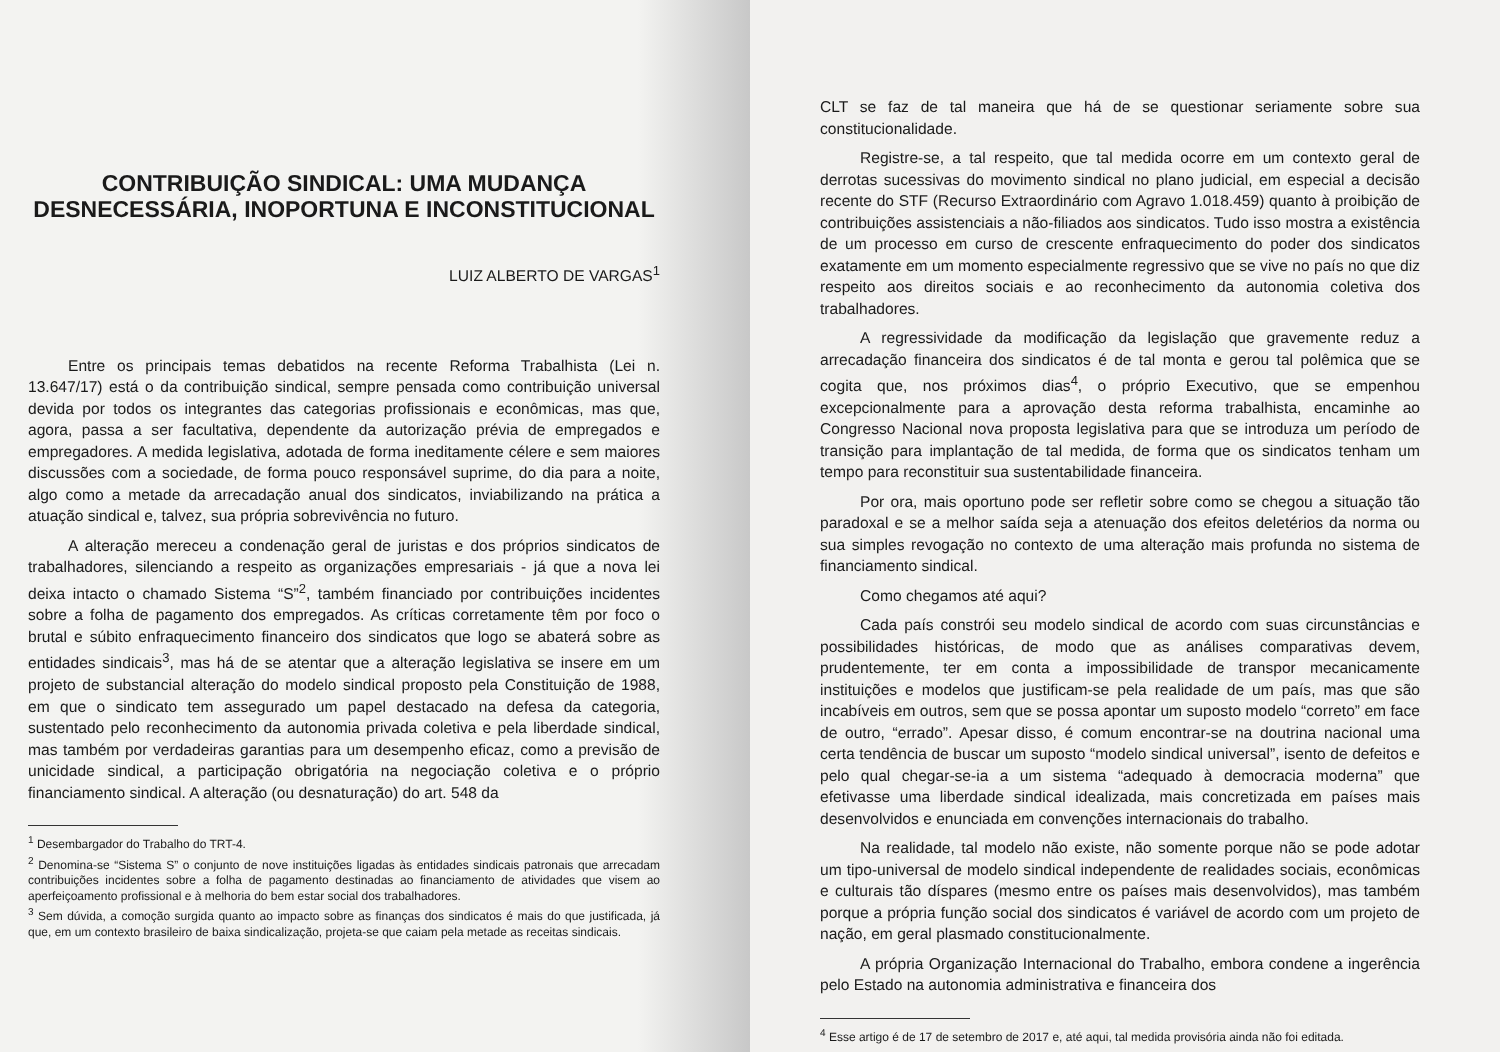CONTRIBUIÇÃO SINDICAL: UMA MUDANÇA DESNECESSÁRIA, INOPORTUNA E INCONSTITUCIONAL
LUIZ ALBERTO DE VARGAS<sup>1</sup>
Entre os principais temas debatidos na recente Reforma Trabalhista (Lei n. 13.647/17) está o da contribuição sindical, sempre pensada como contribuição universal devida por todos os integrantes das categorias profissionais e econômicas, mas que, agora, passa a ser facultativa, dependente da autorização prévia de empregados e empregadores. A medida legislativa, adotada de forma ineditamente célere e sem maiores discussões com a sociedade, de forma pouco responsável suprime, do dia para a noite, algo como a metade da arrecadação anual dos sindicatos, inviabilizando na prática a atuação sindical e, talvez, sua própria sobrevivência no futuro.
A alteração mereceu a condenação geral de juristas e dos próprios sindicatos de trabalhadores, silenciando a respeito as organizações empresariais - já que a nova lei deixa intacto o chamado Sistema “S”<sup>2</sup>, também financiado por contribuições incidentes sobre a folha de pagamento dos empregados. As críticas corretamente têm por foco o brutal e súbito enfraquecimento financeiro dos sindicatos que logo se abaterá sobre as entidades sindicais<sup>3</sup>, mas há de se atentar que a alteração legislativa se insere em um projeto de substancial alteração do modelo sindical proposto pela Constituição de 1988, em que o sindicato tem assegurado um papel destacado na defesa da categoria, sustentado pelo reconhecimento da autonomia privada coletiva e pela liberdade sindical, mas também por verdadeiras garantias para um desempenho eficaz, como a previsão de unicidade sindical, a participação obrigatória na negociação coletiva e o próprio financiamento sindical. A alteração (ou desnaturação) do art. 548 da
<sup>1</sup> Desembargador do Trabalho do TRT-4.
<sup>2</sup> Denomina-se “Sistema S” o conjunto de nove instituições ligadas às entidades sindicais patronais que arrecadam contribuições incidentes sobre a folha de pagamento destinadas ao financiamento de atividades que visem ao aperfeiçoamento profissional e à melhoria do bem estar social dos trabalhadores.
<sup>3</sup> Sem dúvida, a comoção surgida quanto ao impacto sobre as finanças dos sindicatos é mais do que justificada, já que, em um contexto brasileiro de baixa sindicalização, projeta-se que caiam pela metade as receitas sindicais.
CLT se faz de tal maneira que há de se questionar seriamente sobre sua constitucionalidade.
Registre-se, a tal respeito, que tal medida ocorre em um contexto geral de derrotas sucessivas do movimento sindical no plano judicial, em especial a decisão recente do STF (Recurso Extraordinário com Agravo 1.018.459) quanto à proibição de contribuições assistenciais a não-filiados aos sindicatos. Tudo isso mostra a existência de um processo em curso de crescente enfraquecimento do poder dos sindicatos exatamente em um momento especialmente regressivo que se vive no país no que diz respeito aos direitos sociais e ao reconhecimento da autonomia coletiva dos trabalhadores.
A regressividade da modificação da legislação que gravemente reduz a arrecadação financeira dos sindicatos é de tal monta e gerou tal polêmica que se cogita que, nos próximos dias<sup>4</sup>, o próprio Executivo, que se empenhou excepcionalmente para a aprovação desta reforma trabalhista, encaminhe ao Congresso Nacional nova proposta legislativa para que se introduza um período de transição para implantação de tal medida, de forma que os sindicatos tenham um tempo para reconstituir sua sustentabilidade financeira.
Por ora, mais oportuno pode ser refletir sobre como se chegou a situação tão paradoxal e se a melhor saída seja a atenuação dos efeitos deletérios da norma ou sua simples revogação no contexto de uma alteração mais profunda no sistema de financiamento sindical.
Como chegamos até aqui?
Cada país constrói seu modelo sindical de acordo com suas circunstâncias e possibilidades históricas, de modo que as análises comparativas devem, prudentemente, ter em conta a impossibilidade de transpor mecanicamente instituições e modelos que justificam-se pela realidade de um país, mas que são incabíveis em outros, sem que se possa apontar um suposto modelo “correto” em face de outro, “errado”. Apesar disso, é comum encontrar-se na doutrina nacional uma certa tendência de buscar um suposto “modelo sindical universal”, isento de defeitos e pelo qual chegar-se-ia a um sistema “adequado à democracia moderna” que efetivasse uma liberdade sindical idealizada, mais concretizada em países mais desenvolvidos e enunciada em convenções internacionais do trabalho.
Na realidade, tal modelo não existe, não somente porque não se pode adotar um tipo-universal de modelo sindical independente de realidades sociais, econômicas e culturais tão díspares (mesmo entre os países mais desenvolvidos), mas também porque a própria função social dos sindicatos é variável de acordo com um projeto de nação, em geral plasmado constitucionalmente.
A própria Organização Internacional do Trabalho, embora condene a ingerência pelo Estado na autonomia administrativa e financeira dos
<sup>4</sup> Esse artigo é de 17 de setembro de 2017 e, até aqui, tal medida provisória ainda não foi editada.